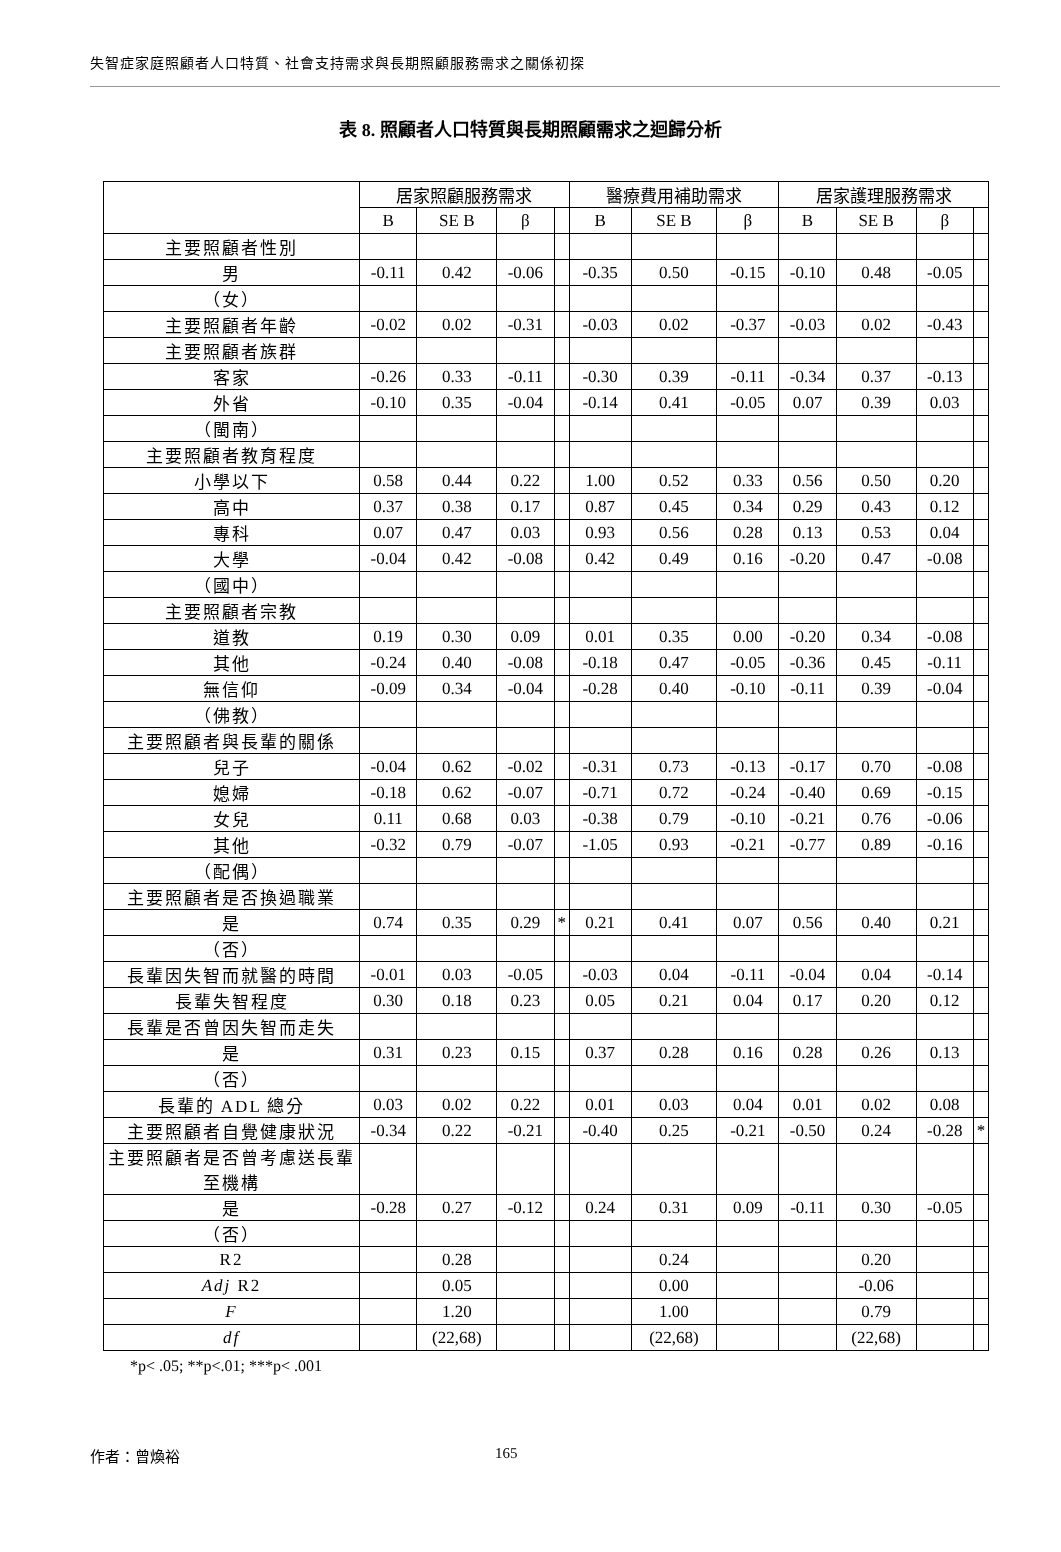失智症家庭照顧者人口特質、社會支持需求與長期照顧服務需求之關係初探
表 8. 照顧者人口特質與長期照顧需求之迴歸分析
| | 居家照顧服務需求 | | | | 醫療費用補助需求 | | | 居家護理服務需求 | | | |
| --- | --- | --- | --- | --- | --- | --- | --- | --- | --- | --- | --- |
| | B | SE B | β | | B | SE B | β | B | SE B | β | |
| 主要照顧者性別 | | | | | | | | | | | |
| 男 | -0.11 | 0.42 | -0.06 | | -0.35 | 0.50 | -0.15 | -0.10 | 0.48 | -0.05 | |
| （女） | | | | | | | | | | | |
| 主要照顧者年齡 | -0.02 | 0.02 | -0.31 | | -0.03 | 0.02 | -0.37 | -0.03 | 0.02 | -0.43 | |
| 主要照顧者族群 | | | | | | | | | | | |
| 客家 | -0.26 | 0.33 | -0.11 | | -0.30 | 0.39 | -0.11 | -0.34 | 0.37 | -0.13 | |
| 外省 | -0.10 | 0.35 | -0.04 | | -0.14 | 0.41 | -0.05 | 0.07 | 0.39 | 0.03 | |
| （閩南） | | | | | | | | | | | |
| 主要照顧者教育程度 | | | | | | | | | | | |
| 小學以下 | 0.58 | 0.44 | 0.22 | | 1.00 | 0.52 | 0.33 | 0.56 | 0.50 | 0.20 | |
| 高中 | 0.37 | 0.38 | 0.17 | | 0.87 | 0.45 | 0.34 | 0.29 | 0.43 | 0.12 | |
| 專科 | 0.07 | 0.47 | 0.03 | | 0.93 | 0.56 | 0.28 | 0.13 | 0.53 | 0.04 | |
| 大學 | -0.04 | 0.42 | -0.08 | | 0.42 | 0.49 | 0.16 | -0.20 | 0.47 | -0.08 | |
| （國中） | | | | | | | | | | | |
| 主要照顧者宗教 | | | | | | | | | | | |
| 道教 | 0.19 | 0.30 | 0.09 | | 0.01 | 0.35 | 0.00 | -0.20 | 0.34 | -0.08 | |
| 其他 | -0.24 | 0.40 | -0.08 | | -0.18 | 0.47 | -0.05 | -0.36 | 0.45 | -0.11 | |
| 無信仰 | -0.09 | 0.34 | -0.04 | | -0.28 | 0.40 | -0.10 | -0.11 | 0.39 | -0.04 | |
| （佛教） | | | | | | | | | | | |
| 主要照顧者與長輩的關係 | | | | | | | | | | | |
| 兒子 | -0.04 | 0.62 | -0.02 | | -0.31 | 0.73 | -0.13 | -0.17 | 0.70 | -0.08 | |
| 媳婦 | -0.18 | 0.62 | -0.07 | | -0.71 | 0.72 | -0.24 | -0.40 | 0.69 | -0.15 | |
| 女兒 | 0.11 | 0.68 | 0.03 | | -0.38 | 0.79 | -0.10 | -0.21 | 0.76 | -0.06 | |
| 其他 | -0.32 | 0.79 | -0.07 | | -1.05 | 0.93 | -0.21 | -0.77 | 0.89 | -0.16 | |
| （配偶） | | | | | | | | | | | |
| 主要照顧者是否換過職業 | | | | | | | | | | | |
| 是 | 0.74 | 0.35 | 0.29 | * | 0.21 | 0.41 | 0.07 | 0.56 | 0.40 | 0.21 | |
| （否） | | | | | | | | | | | |
| 長輩因失智而就醫的時間 | -0.01 | 0.03 | -0.05 | | -0.03 | 0.04 | -0.11 | -0.04 | 0.04 | -0.14 | |
| 長輩失智程度 | 0.30 | 0.18 | 0.23 | | 0.05 | 0.21 | 0.04 | 0.17 | 0.20 | 0.12 | |
| 長輩是否曾因失智而走失 | | | | | | | | | | | |
| 是 | 0.31 | 0.23 | 0.15 | | 0.37 | 0.28 | 0.16 | 0.28 | 0.26 | 0.13 | |
| （否） | | | | | | | | | | | |
| 長輩的 ADL 總分 | 0.03 | 0.02 | 0.22 | | 0.01 | 0.03 | 0.04 | 0.01 | 0.02 | 0.08 | |
| 主要照顧者自覺健康狀況 | -0.34 | 0.22 | -0.21 | | -0.40 | 0.25 | -0.21 | -0.50 | 0.24 | -0.28 | * |
| 主要照顧者是否曾考慮送長輩至機構 | | | | | | | | | | | |
| 是 | -0.28 | 0.27 | -0.12 | | 0.24 | 0.31 | 0.09 | -0.11 | 0.30 | -0.05 | |
| （否） | | | | | | | | | | | |
| R2 | | 0.28 | | | | 0.24 | | | 0.20 | | |
| Adj R2 | | 0.05 | | | | 0.00 | | | -0.06 | | |
| F | | 1.20 | | | | 1.00 | | | 0.79 | | |
| df | | (22,68) | | | | (22,68) | | | (22,68) | | |
*p< .05; **p<.01; ***p< .001
作者：曾煥裕 165